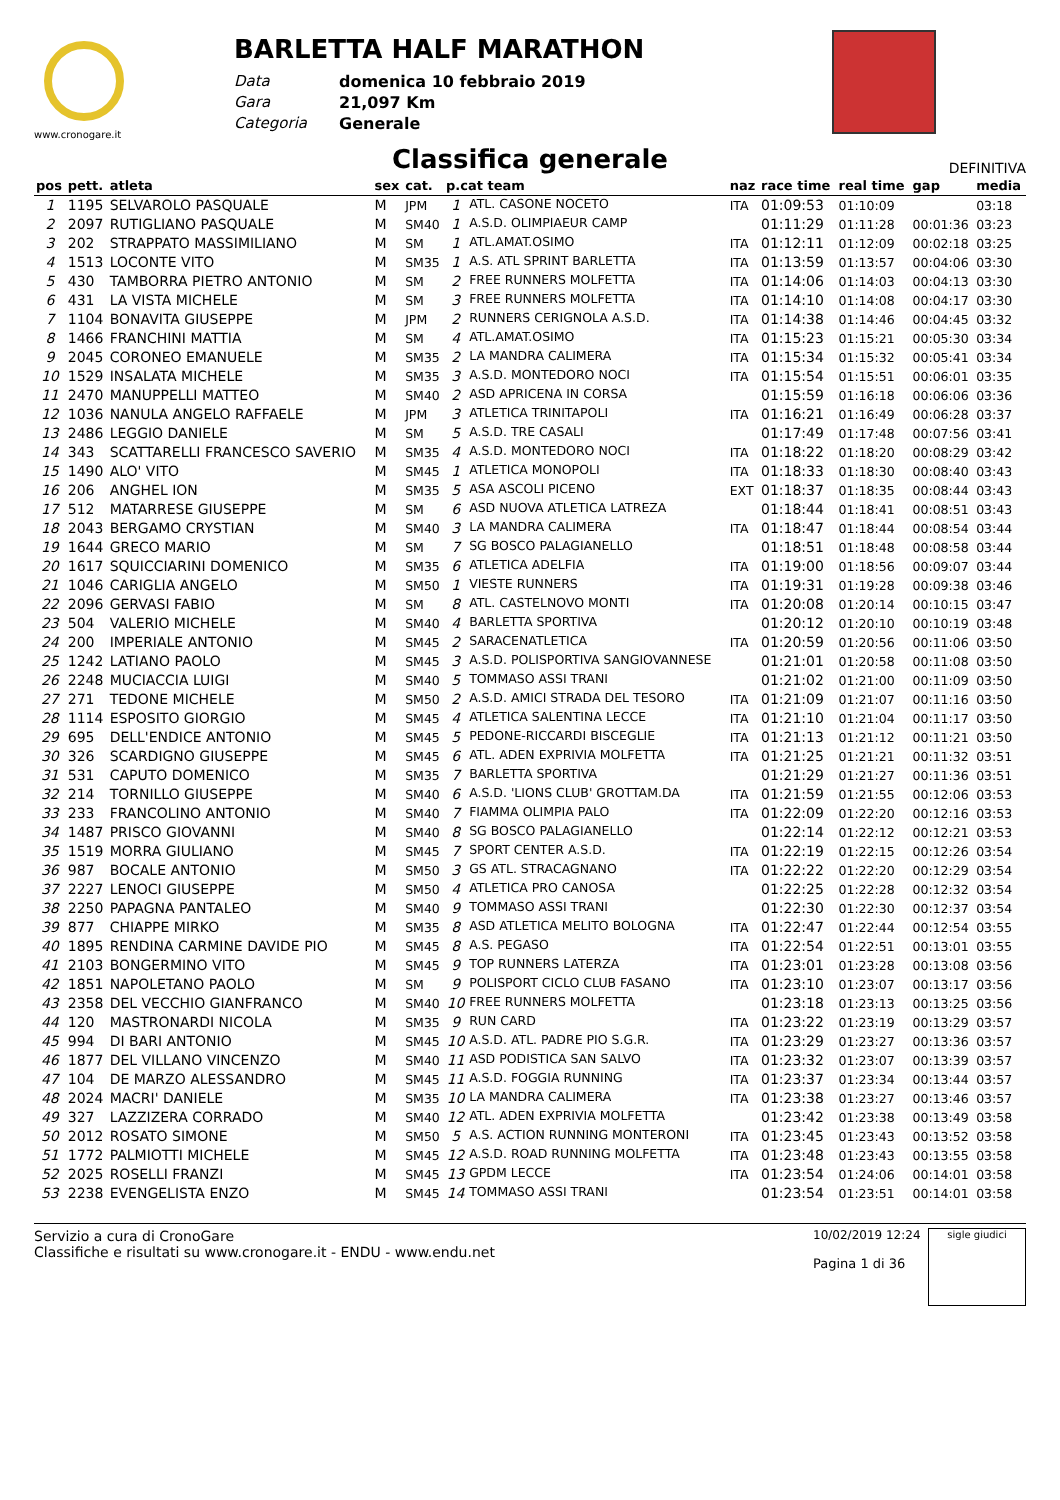www.cronogare.it
BARLETTA HALF MARATHON
Data domenica 10 febbraio 2019 Gara 21,097 Km Categoria Generale
Classifica generale
DEFINITIVA
| pos | pett. | atleta | sex | cat. | p.cat team | | naz | race time | real time | gap | media |
| --- | --- | --- | --- | --- | --- | --- | --- | --- | --- | --- | --- |
| 1 | 1195 | SELVAROLO PASQUALE | M | JPM | 1 | ATL. CASONE NOCETO | ITA | 01:09:53 | 01:10:09 | | 03:18 |
| 2 | 2097 | RUTIGLIANO PASQUALE | M | SM40 | 1 | A.S.D. OLIMPIAEUR CAMP | | 01:11:29 | 01:11:28 | 00:01:36 | 03:23 |
| 3 | 202 | STRAPPATO MASSIMILIANO | M | SM | 1 | ATL.AMAT.OSIMO | ITA | 01:12:11 | 01:12:09 | 00:02:18 | 03:25 |
| 4 | 1513 | LOCONTE VITO | M | SM35 | 1 | A.S. ATL SPRINT BARLETTA | ITA | 01:13:59 | 01:13:57 | 00:04:06 | 03:30 |
| 5 | 430 | TAMBORRA PIETRO ANTONIO | M | SM | 2 | FREE RUNNERS MOLFETTA | ITA | 01:14:06 | 01:14:03 | 00:04:13 | 03:30 |
| 6 | 431 | LA VISTA MICHELE | M | SM | 3 | FREE RUNNERS MOLFETTA | ITA | 01:14:10 | 01:14:08 | 00:04:17 | 03:30 |
| 7 | 1104 | BONAVITA GIUSEPPE | M | JPM | 2 | RUNNERS CERIGNOLA A.S.D. | ITA | 01:14:38 | 01:14:46 | 00:04:45 | 03:32 |
| 8 | 1466 | FRANCHINI MATTIA | M | SM | 4 | ATL.AMAT.OSIMO | ITA | 01:15:23 | 01:15:21 | 00:05:30 | 03:34 |
| 9 | 2045 | CORONEO EMANUELE | M | SM35 | 2 | LA MANDRA CALIMERA | ITA | 01:15:34 | 01:15:32 | 00:05:41 | 03:34 |
| 10 | 1529 | INSALATA MICHELE | M | SM35 | 3 | A.S.D. MONTEDORO NOCI | ITA | 01:15:54 | 01:15:51 | 00:06:01 | 03:35 |
| 11 | 2470 | MANUPPELLI MATTEO | M | SM40 | 2 | ASD APRICENA IN CORSA | | 01:15:59 | 01:16:18 | 00:06:06 | 03:36 |
| 12 | 1036 | NANULA ANGELO RAFFAELE | M | JPM | 3 | ATLETICA TRINITAPOLI | ITA | 01:16:21 | 01:16:49 | 00:06:28 | 03:37 |
| 13 | 2486 | LEGGIO DANIELE | M | SM | 5 | A.S.D. TRE CASALI | | 01:17:49 | 01:17:48 | 00:07:56 | 03:41 |
| 14 | 343 | SCATTARELLI FRANCESCO SAVERIO | M | SM35 | 4 | A.S.D. MONTEDORO NOCI | ITA | 01:18:22 | 01:18:20 | 00:08:29 | 03:42 |
| 15 | 1490 | ALO' VITO | M | SM45 | 1 | ATLETICA MONOPOLI | ITA | 01:18:33 | 01:18:30 | 00:08:40 | 03:43 |
| 16 | 206 | ANGHEL ION | M | SM35 | 5 | ASA ASCOLI PICENO | EXT | 01:18:37 | 01:18:35 | 00:08:44 | 03:43 |
| 17 | 512 | MATARRESE GIUSEPPE | M | SM | 6 | ASD NUOVA ATLETICA LATREZA | | 01:18:44 | 01:18:41 | 00:08:51 | 03:43 |
| 18 | 2043 | BERGAMO CRYSTIAN | M | SM40 | 3 | LA MANDRA CALIMERA | ITA | 01:18:47 | 01:18:44 | 00:08:54 | 03:44 |
| 19 | 1644 | GRECO MARIO | M | SM | 7 | SG BOSCO PALAGIANELLO | | 01:18:51 | 01:18:48 | 00:08:58 | 03:44 |
| 20 | 1617 | SQUICCIARINI DOMENICO | M | SM35 | 6 | ATLETICA ADELFIA | ITA | 01:19:00 | 01:18:56 | 00:09:07 | 03:44 |
| 21 | 1046 | CARIGLIA ANGELO | M | SM50 | 1 | VIESTE RUNNERS | ITA | 01:19:31 | 01:19:28 | 00:09:38 | 03:46 |
| 22 | 2096 | GERVASI FABIO | M | SM | 8 | ATL. CASTELNOVO MONTI | ITA | 01:20:08 | 01:20:14 | 00:10:15 | 03:47 |
| 23 | 504 | VALERIO MICHELE | M | SM40 | 4 | BARLETTA SPORTIVA | | 01:20:12 | 01:20:10 | 00:10:19 | 03:48 |
| 24 | 200 | IMPERIALE ANTONIO | M | SM45 | 2 | SARACENATLETICA | ITA | 01:20:59 | 01:20:56 | 00:11:06 | 03:50 |
| 25 | 1242 | LATIANO PAOLO | M | SM45 | 3 | A.S.D. POLISPORTIVA SANGIOVANNESE | | 01:21:01 | 01:20:58 | 00:11:08 | 03:50 |
| 26 | 2248 | MUCIACCIA LUIGI | M | SM40 | 5 | TOMMASO ASSI TRANI | | 01:21:02 | 01:21:00 | 00:11:09 | 03:50 |
| 27 | 271 | TEDONE MICHELE | M | SM50 | 2 | A.S.D. AMICI STRADA DEL TESORO | ITA | 01:21:09 | 01:21:07 | 00:11:16 | 03:50 |
| 28 | 1114 | ESPOSITO GIORGIO | M | SM45 | 4 | ATLETICA SALENTINA LECCE | ITA | 01:21:10 | 01:21:04 | 00:11:17 | 03:50 |
| 29 | 695 | DELL'ENDICE ANTONIO | M | SM45 | 5 | PEDONE-RICCARDI BISCEGLIE | ITA | 01:21:13 | 01:21:12 | 00:11:21 | 03:50 |
| 30 | 326 | SCARDIGNO GIUSEPPE | M | SM45 | 6 | ATL. ADEN EXPRIVIA MOLFETTA | ITA | 01:21:25 | 01:21:21 | 00:11:32 | 03:51 |
| 31 | 531 | CAPUTO DOMENICO | M | SM35 | 7 | BARLETTA SPORTIVA | | 01:21:29 | 01:21:27 | 00:11:36 | 03:51 |
| 32 | 214 | TORNILLO GIUSEPPE | M | SM40 | 6 | A.S.D. 'LIONS CLUB' GROTTAM.DA | ITA | 01:21:59 | 01:21:55 | 00:12:06 | 03:53 |
| 33 | 233 | FRANCOLINO ANTONIO | M | SM40 | 7 | FIAMMA OLIMPIA PALO | ITA | 01:22:09 | 01:22:20 | 00:12:16 | 03:53 |
| 34 | 1487 | PRISCO GIOVANNI | M | SM40 | 8 | SG BOSCO PALAGIANELLO | | 01:22:14 | 01:22:12 | 00:12:21 | 03:53 |
| 35 | 1519 | MORRA GIULIANO | M | SM45 | 7 | SPORT CENTER A.S.D. | ITA | 01:22:19 | 01:22:15 | 00:12:26 | 03:54 |
| 36 | 987 | BOCALE ANTONIO | M | SM50 | 3 | GS ATL. STRACAGNANO | ITA | 01:22:22 | 01:22:20 | 00:12:29 | 03:54 |
| 37 | 2227 | LENOCI GIUSEPPE | M | SM50 | 4 | ATLETICA PRO CANOSA | | 01:22:25 | 01:22:28 | 00:12:32 | 03:54 |
| 38 | 2250 | PAPAGNA PANTALEO | M | SM40 | 9 | TOMMASO ASSI TRANI | | 01:22:30 | 01:22:30 | 00:12:37 | 03:54 |
| 39 | 877 | CHIAPPE MIRKO | M | SM35 | 8 | ASD ATLETICA MELITO BOLOGNA | ITA | 01:22:47 | 01:22:44 | 00:12:54 | 03:55 |
| 40 | 1895 | RENDINA CARMINE DAVIDE PIO | M | SM45 | 8 | A.S. PEGASO | ITA | 01:22:54 | 01:22:51 | 00:13:01 | 03:55 |
| 41 | 2103 | BONGERMINO VITO | M | SM45 | 9 | TOP RUNNERS LATERZA | ITA | 01:23:01 | 01:23:28 | 00:13:08 | 03:56 |
| 42 | 1851 | NAPOLETANO PAOLO | M | SM | 9 | POLISPORT CICLO CLUB FASANO | ITA | 01:23:10 | 01:23:07 | 00:13:17 | 03:56 |
| 43 | 2358 | DEL VECCHIO GIANFRANCO | M | SM40 | 10 | FREE RUNNERS MOLFETTA | | 01:23:18 | 01:23:13 | 00:13:25 | 03:56 |
| 44 | 120 | MASTRONARDI NICOLA | M | SM35 | 9 | RUN CARD | ITA | 01:23:22 | 01:23:19 | 00:13:29 | 03:57 |
| 45 | 994 | DI BARI ANTONIO | M | SM45 | 10 | A.S.D. ATL. PADRE PIO S.G.R. | ITA | 01:23:29 | 01:23:27 | 00:13:36 | 03:57 |
| 46 | 1877 | DEL VILLANO VINCENZO | M | SM40 | 11 | ASD PODISTICA SAN SALVO | ITA | 01:23:32 | 01:23:07 | 00:13:39 | 03:57 |
| 47 | 104 | DE MARZO ALESSANDRO | M | SM45 | 11 | A.S.D. FOGGIA RUNNING | ITA | 01:23:37 | 01:23:34 | 00:13:44 | 03:57 |
| 48 | 2024 | MACRI' DANIELE | M | SM35 | 10 | LA MANDRA CALIMERA | ITA | 01:23:38 | 01:23:27 | 00:13:46 | 03:57 |
| 49 | 327 | LAZZIZERA CORRADO | M | SM40 | 12 | ATL. ADEN EXPRIVIA MOLFETTA | | 01:23:42 | 01:23:38 | 00:13:49 | 03:58 |
| 50 | 2012 | ROSATO SIMONE | M | SM50 | 5 | A.S. ACTION RUNNING MONTERONI | ITA | 01:23:45 | 01:23:43 | 00:13:52 | 03:58 |
| 51 | 1772 | PALMIOTTI MICHELE | M | SM45 | 12 | A.S.D. ROAD RUNNING MOLFETTA | ITA | 01:23:48 | 01:23:43 | 00:13:55 | 03:58 |
| 52 | 2025 | ROSELLI FRANZI | M | SM45 | 13 | GPDM LECCE | ITA | 01:23:54 | 01:24:06 | 00:14:01 | 03:58 |
| 53 | 2238 | EVENGELISTA ENZO | M | SM45 | 14 | TOMMASO ASSI TRANI | | 01:23:54 | 01:23:51 | 00:14:01 | 03:58 |
Servizio a cura di CronoGare
Classifiche e risultati su www.cronogare.it - ENDU - www.endu.net
10/02/2019 12:24
Pagina 1 di 36
sigle giudici